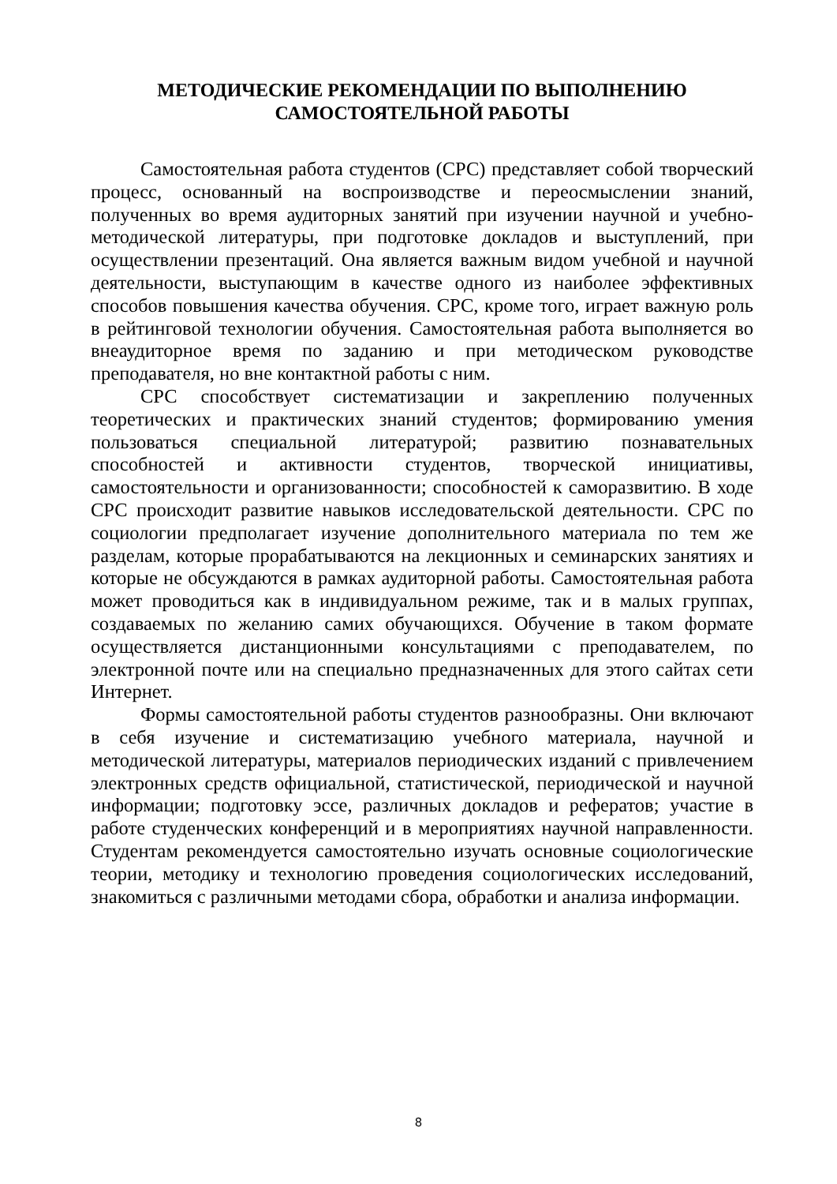МЕТОДИЧЕСКИЕ РЕКОМЕНДАЦИИ ПО ВЫПОЛНЕНИЮ
САМОСТОЯТЕЛЬНОЙ РАБОТЫ
Самостоятельная работа студентов (СРС) представляет собой творческий процесс, основанный на воспроизводстве и переосмыслении знаний, полученных во время аудиторных занятий при изучении научной и учебно-методической литературы, при подготовке докладов и выступлений, при осуществлении презентаций. Она является важным видом учебной и научной деятельности, выступающим в качестве одного из наиболее эффективных способов повышения качества обучения. СРС, кроме того, играет важную роль в рейтинговой технологии обучения. Самостоятельная работа выполняется во внеаудиторное время по заданию и при методическом руководстве преподавателя, но вне контактной работы с ним.
СРС способствует систематизации и закреплению полученных теоретических и практических знаний студентов; формированию умения пользоваться специальной литературой; развитию познавательных способностей и активности студентов, творческой инициативы, самостоятельности и организованности; способностей к саморазвитию. В ходе СРС происходит развитие навыков исследовательской деятельности. СРС по социологии предполагает изучение дополнительного материала по тем же разделам, которые прорабатываются на лекционных и семинарских занятиях и которые не обсуждаются в рамках аудиторной работы. Самостоятельная работа может проводиться как в индивидуальном режиме, так и в малых группах, создаваемых по желанию самих обучающихся. Обучение в таком формате осуществляется дистанционными консультациями с преподавателем, по электронной почте или на специально предназначенных для этого сайтах сети Интернет.
Формы самостоятельной работы студентов разнообразны. Они включают в себя изучение и систематизацию учебного материала, научной и методической литературы, материалов периодических изданий с привлечением электронных средств официальной, статистической, периодической и научной информации; подготовку эссе, различных докладов и рефератов; участие в работе студенческих конференций и в мероприятиях научной направленности. Студентам рекомендуется самостоятельно изучать основные социологические теории, методику и технологию проведения социологических исследований, знакомиться с различными методами сбора, обработки и анализа информации.
8